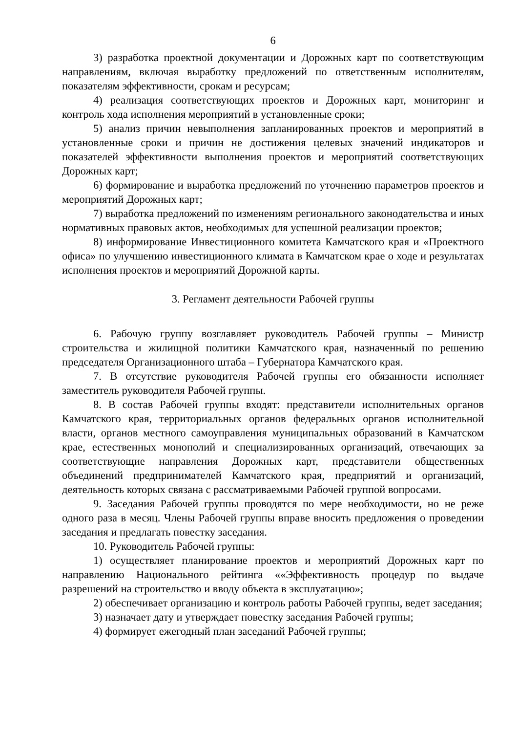6
3) разработка проектной документации и Дорожных карт по соответствующим направлениям, включая выработку предложений по ответственным исполнителям, показателям эффективности, срокам и ресурсам;
4) реализация соответствующих проектов и Дорожных карт, мониторинг и контроль хода исполнения мероприятий в установленные сроки;
5) анализ причин невыполнения запланированных проектов и мероприятий в установленные сроки и причин не достижения целевых значений индикаторов и показателей эффективности выполнения проектов и мероприятий соответствующих Дорожных карт;
6) формирование и выработка предложений по уточнению параметров проектов и мероприятий Дорожных карт;
7) выработка предложений по изменениям регионального законодательства и иных нормативных правовых актов, необходимых для успешной реализации проектов;
8) информирование Инвестиционного комитета Камчатского края и «Проектного офиса» по улучшению инвестиционного климата в Камчатском крае о ходе и результатах исполнения проектов и мероприятий Дорожной карты.
3. Регламент деятельности Рабочей группы
6. Рабочую группу возглавляет руководитель Рабочей группы – Министр строительства и жилищной политики Камчатского края, назначенный по решению председателя Организационного штаба – Губернатора Камчатского края.
7. В отсутствие руководителя Рабочей группы его обязанности исполняет заместитель руководителя Рабочей группы.
8. В состав Рабочей группы входят: представители исполнительных органов Камчатского края, территориальных органов федеральных органов исполнительной власти, органов местного самоуправления муниципальных образований в Камчатском крае, естественных монополий и специализированных организаций, отвечающих за соответствующие направления Дорожных карт, представители общественных объединений предпринимателей Камчатского края, предприятий и организаций, деятельность которых связана с рассматриваемыми Рабочей группой вопросами.
9. Заседания Рабочей группы проводятся по мере необходимости, но не реже одного раза в месяц. Члены Рабочей группы вправе вносить предложения о проведении заседания и предлагать повестку заседания.
10. Руководитель Рабочей группы:
1) осуществляет планирование проектов и мероприятий Дорожных карт по направлению Национального рейтинга ««Эффективность процедур по выдаче разрешений на строительство и вводу объекта в эксплуатацию»;
2) обеспечивает организацию и контроль работы Рабочей группы, ведет заседания;
3) назначает дату и утверждает повестку заседания Рабочей группы;
4) формирует ежегодный план заседаний Рабочей группы;